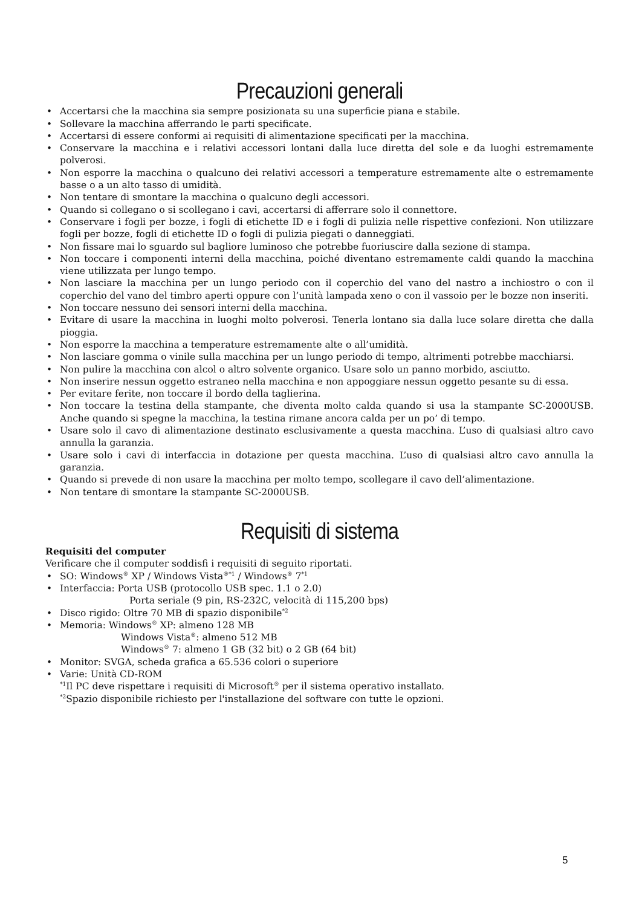Precauzioni generali
• Accertarsi che la macchina sia sempre posizionata su una superficie piana e stabile.
• Sollevare la macchina afferrando le parti specificate.
• Accertarsi di essere conformi ai requisiti di alimentazione specificati per la macchina.
• Conservare la macchina e i relativi accessori lontani dalla luce diretta del sole e da luoghi estremamente polverosi.
• Non esporre la macchina o qualcuno dei relativi accessori a temperature estremamente alte o estremamente basse o a un alto tasso di umidità.
• Non tentare di smontare la macchina o qualcuno degli accessori.
• Quando si collegano o si scollegano i cavi, accertarsi di afferrare solo il connettore.
• Conservare i fogli per bozze, i fogli di etichette ID e i fogli di pulizia nelle rispettive confezioni. Non utilizzare fogli per bozze, fogli di etichette ID o fogli di pulizia piegati o danneggiati.
• Non fissare mai lo sguardo sul bagliore luminoso che potrebbe fuoriuscire dalla sezione di stampa.
• Non toccare i componenti interni della macchina, poiché diventano estremamente caldi quando la macchina viene utilizzata per lungo tempo.
• Non lasciare la macchina per un lungo periodo con il coperchio del vano del nastro a inchiostro o con il coperchio del vano del timbro aperti oppure con l’unità lampada xeno o con il vassoio per le bozze non inseriti.
• Non toccare nessuno dei sensori interni della macchina.
• Evitare di usare la macchina in luoghi molto polverosi. Tenerla lontano sia dalla luce solare diretta che dalla pioggia.
• Non esporre la macchina a temperature estremamente alte o all’umidità.
• Non lasciare gomma o vinile sulla macchina per un lungo periodo di tempo, altrimenti potrebbe macchiarsi.
• Non pulire la macchina con alcol o altro solvente organico. Usare solo un panno morbido, asciutto.
• Non inserire nessun oggetto estraneo nella macchina e non appoggiare nessun oggetto pesante su di essa.
• Per evitare ferite, non toccare il bordo della taglierina.
• Non toccare la testina della stampante, che diventa molto calda quando si usa la stampante SC-2000USB. Anche quando si spegne la macchina, la testina rimane ancora calda per un po’ di tempo.
• Usare solo il cavo di alimentazione destinato esclusivamente a questa macchina. L’uso di qualsiasi altro cavo annulla la garanzia.
• Usare solo i cavi di interfaccia in dotazione per questa macchina. L’uso di qualsiasi altro cavo annulla la garanzia.
• Quando si prevede di non usare la macchina per molto tempo, scollegare il cavo dell’alimentazione.
• Non tentare di smontare la stampante SC-2000USB.
Requisiti di sistema
Requisiti del computer
Verificare che il computer soddisfi i requisiti di seguito riportati.
• SO: Windows<sup>®</sup> XP / Windows Vista<sup>®*1</sup> / Windows<sup>®</sup> 7<sup>*1</sup>
• Interfaccia: Porta USB (protocollo USB spec. 1.1 o 2.0)
Porta seriale (9 pin, RS-232C, velocità di 115,200 bps)
• Disco rigido: Oltre 70 MB di spazio disponibile<sup>*2</sup>
• Memoria: Windows<sup>®</sup> XP: almeno 128 MB
Windows Vista<sup>®</sup>: almeno 512 MB
Windows<sup>®</sup> 7: almeno 1 GB (32 bit) o 2 GB (64 bit)
• Monitor: SVGA, scheda grafica a 65.536 colori o superiore
• Varie: Unità CD-ROM
<sup>*1</sup>Il PC deve rispettare i requisiti di Microsoft<sup>®</sup> per il sistema operativo installato.
<sup>*2</sup>Spazio disponibile richiesto per l'installazione del software con tutte le opzioni.
5